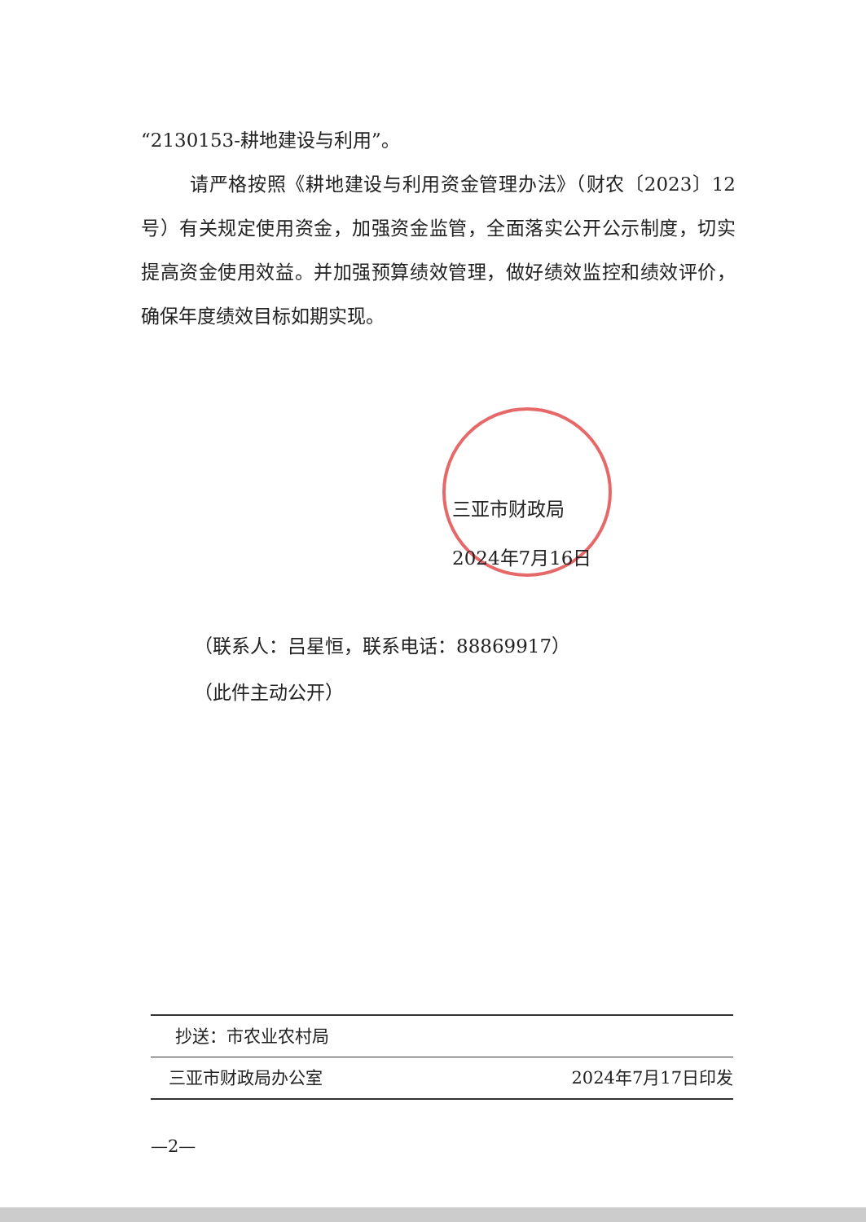“2130153-耕地建设与利用”。
请严格按照《耕地建设与利用资金管理办法》（财农〔2023〕12号）有关规定使用资金，加强资金监管，全面落实公开公示制度，切实提高资金使用效益。并加强预算绩效管理，做好绩效监控和绩效评价，确保年度绩效目标如期实现。
三亚市财政局
2024年7月16日
（联系人：吕星恒，联系电话：88869917）
（此件主动公开）
抄送：市农业农村局
三亚市财政局办公室 2024年7月17日印发
—2—